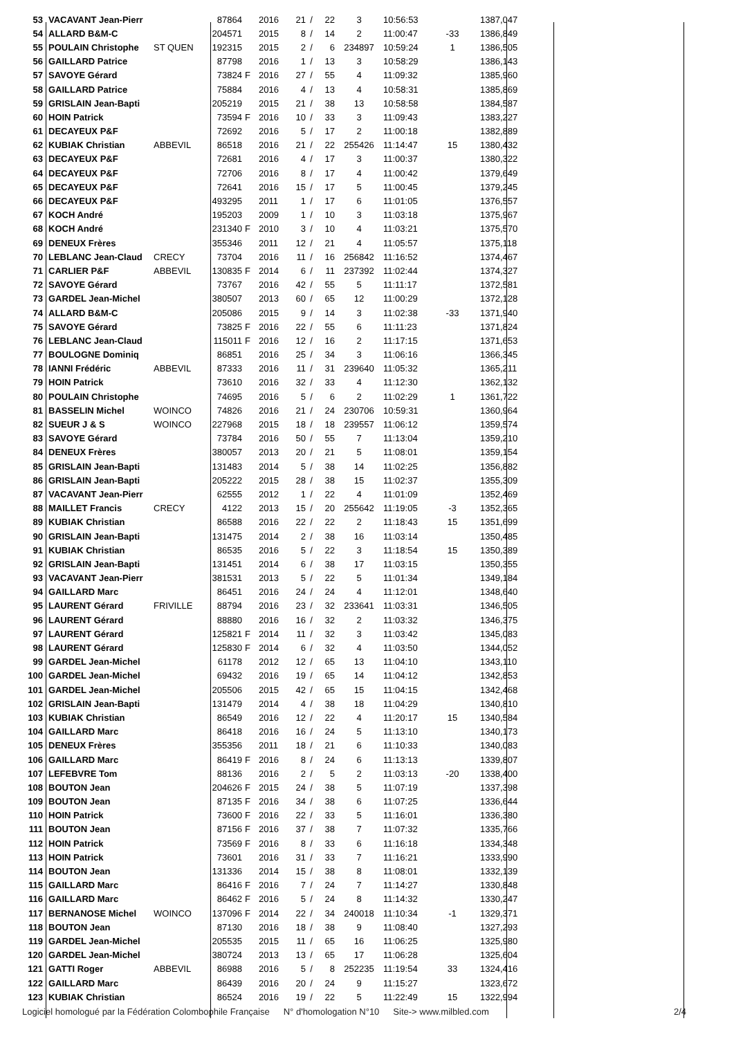| 53 | VACAVANT Jean-Pierr | | 87864 | | 2016 | 21 | / | 22 | 3 | 10:56:53 | | 1387,047 |
| 54 | ALLARD B&M-C | | 204571 | | 2015 | 8 | / | 14 | 2 | 11:00:47 | -33 | 1386,849 |
| 55 | POULAIN Christophe | ST QUEN | 192315 | | 2015 | 2 | / | 6 | 234897 | 10:59:24 | 1 | 1386,505 |
| 56 | GAILLARD Patrice | | 87798 | | 2016 | 1 | / | 13 | 3 | 10:58:29 | | 1386,143 |
| 57 | SAVOYE Gérard | | 73824 | F | 2016 | 27 | / | 55 | 4 | 11:09:32 | | 1385,960 |
| 58 | GAILLARD Patrice | | 75884 | | 2016 | 4 | / | 13 | 4 | 10:58:31 | | 1385,869 |
| 59 | GRISLAIN Jean-Bapti | | 205219 | | 2015 | 21 | / | 38 | 13 | 10:58:58 | | 1384,587 |
| 60 | HOIN Patrick | | 73594 | F | 2016 | 10 | / | 33 | 3 | 11:09:43 | | 1383,227 |
| 61 | DECAYEUX P&F | | 72692 | | 2016 | 5 | / | 17 | 2 | 11:00:18 | | 1382,889 |
| 62 | KUBIAK Christian | ABBEVIL | 86518 | | 2016 | 21 | / | 22 | 255426 | 11:14:47 | 15 | 1380,432 |
| 63 | DECAYEUX P&F | | 72681 | | 2016 | 4 | / | 17 | 3 | 11:00:37 | | 1380,322 |
| 64 | DECAYEUX P&F | | 72706 | | 2016 | 8 | / | 17 | 4 | 11:00:42 | | 1379,649 |
| 65 | DECAYEUX P&F | | 72641 | | 2016 | 15 | / | 17 | 5 | 11:00:45 | | 1379,245 |
| 66 | DECAYEUX P&F | | 493295 | | 2011 | 1 | / | 17 | 6 | 11:01:05 | | 1376,557 |
| 67 | KOCH André | | 195203 | | 2009 | 1 | / | 10 | 3 | 11:03:18 | | 1375,967 |
| 68 | KOCH André | | 231340 | F | 2010 | 3 | / | 10 | 4 | 11:03:21 | | 1375,570 |
| 69 | DENEUX Frères | | 355346 | | 2011 | 12 | / | 21 | 4 | 11:05:57 | | 1375,118 |
| 70 | LEBLANC Jean-Claud | CRECY | 73704 | | 2016 | 11 | / | 16 | 256842 | 11:16:52 | | 1374,467 |
| 71 | CARLIER P&F | ABBEVIL | 130835 | F | 2014 | 6 | / | 11 | 237392 | 11:02:44 | | 1374,327 |
| 72 | SAVOYE Gérard | | 73767 | | 2016 | 42 | / | 55 | 5 | 11:11:17 | | 1372,581 |
| 73 | GARDEL Jean-Michel | | 380507 | | 2013 | 60 | / | 65 | 12 | 11:00:29 | | 1372,128 |
| 74 | ALLARD B&M-C | | 205086 | | 2015 | 9 | / | 14 | 3 | 11:02:38 | -33 | 1371,940 |
| 75 | SAVOYE Gérard | | 73825 | F | 2016 | 22 | / | 55 | 6 | 11:11:23 | | 1371,824 |
| 76 | LEBLANC Jean-Claud | | 115011 | F | 2016 | 12 | / | 16 | 2 | 11:17:15 | | 1371,653 |
| 77 | BOULOGNE Dominiq | | 86851 | | 2016 | 25 | / | 34 | 3 | 11:06:16 | | 1366,345 |
| 78 | IANNI Frédéric | ABBEVIL | 87333 | | 2016 | 11 | / | 31 | 239640 | 11:05:32 | | 1365,211 |
| 79 | HOIN Patrick | | 73610 | | 2016 | 32 | / | 33 | 4 | 11:12:30 | | 1362,132 |
| 80 | POULAIN Christophe | | 74695 | | 2016 | 5 | / | 6 | 2 | 11:02:29 | 1 | 1361,722 |
| 81 | BASSELIN Michel | WOINCO | 74826 | | 2016 | 21 | / | 24 | 230706 | 10:59:31 | | 1360,964 |
| 82 | SUEUR J & S | WOINCO | 227968 | | 2015 | 18 | / | 18 | 239557 | 11:06:12 | | 1359,574 |
| 83 | SAVOYE Gérard | | 73784 | | 2016 | 50 | / | 55 | 7 | 11:13:04 | | 1359,210 |
| 84 | DENEUX Frères | | 380057 | | 2013 | 20 | / | 21 | 5 | 11:08:01 | | 1359,154 |
| 85 | GRISLAIN Jean-Bapti | | 131483 | | 2014 | 5 | / | 38 | 14 | 11:02:25 | | 1356,882 |
| 86 | GRISLAIN Jean-Bapti | | 205222 | | 2015 | 28 | / | 38 | 15 | 11:02:37 | | 1355,309 |
| 87 | VACAVANT Jean-Pierr | | 62555 | | 2012 | 1 | / | 22 | 4 | 11:01:09 | | 1352,469 |
| 88 | MAILLET Francis | CRECY | 4122 | | 2013 | 15 | / | 20 | 255642 | 11:19:05 | -3 | 1352,365 |
| 89 | KUBIAK Christian | | 86588 | | 2016 | 22 | / | 22 | 2 | 11:18:43 | 15 | 1351,699 |
| 90 | GRISLAIN Jean-Bapti | | 131475 | | 2014 | 2 | / | 38 | 16 | 11:03:14 | | 1350,485 |
| 91 | KUBIAK Christian | | 86535 | | 2016 | 5 | / | 22 | 3 | 11:18:54 | 15 | 1350,389 |
| 92 | GRISLAIN Jean-Bapti | | 131451 | | 2014 | 6 | / | 38 | 17 | 11:03:15 | | 1350,355 |
| 93 | VACAVANT Jean-Pierr | | 381531 | | 2013 | 5 | / | 22 | 5 | 11:01:34 | | 1349,184 |
| 94 | GAILLARD Marc | | 86451 | | 2016 | 24 | / | 24 | 4 | 11:12:01 | | 1348,640 |
| 95 | LAURENT Gérard | FRIVILLE | 88794 | | 2016 | 23 | / | 32 | 233641 | 11:03:31 | | 1346,505 |
| 96 | LAURENT Gérard | | 88880 | | 2016 | 16 | / | 32 | 2 | 11:03:32 | | 1346,375 |
| 97 | LAURENT Gérard | | 125821 | F | 2014 | 11 | / | 32 | 3 | 11:03:42 | | 1345,083 |
| 98 | LAURENT Gérard | | 125830 | F | 2014 | 6 | / | 32 | 4 | 11:03:50 | | 1344,052 |
| 99 | GARDEL Jean-Michel | | 61178 | | 2012 | 12 | / | 65 | 13 | 11:04:10 | | 1343,110 |
| 100 | GARDEL Jean-Michel | | 69432 | | 2016 | 19 | / | 65 | 14 | 11:04:12 | | 1342,853 |
| 101 | GARDEL Jean-Michel | | 205506 | | 2015 | 42 | / | 65 | 15 | 11:04:15 | | 1342,468 |
| 102 | GRISLAIN Jean-Bapti | | 131479 | | 2014 | 4 | / | 38 | 18 | 11:04:29 | | 1340,810 |
| 103 | KUBIAK Christian | | 86549 | | 2016 | 12 | / | 22 | 4 | 11:20:17 | 15 | 1340,584 |
| 104 | GAILLARD Marc | | 86418 | | 2016 | 16 | / | 24 | 5 | 11:13:10 | | 1340,173 |
| 105 | DENEUX Frères | | 355356 | | 2011 | 18 | / | 21 | 6 | 11:10:33 | | 1340,083 |
| 106 | GAILLARD Marc | | 86419 | F | 2016 | 8 | / | 24 | 6 | 11:13:13 | | 1339,807 |
| 107 | LEFEBVRE Tom | | 88136 | | 2016 | 2 | / | 5 | 2 | 11:03:13 | -20 | 1338,400 |
| 108 | BOUTON Jean | | 204626 | F | 2015 | 24 | / | 38 | 5 | 11:07:19 | | 1337,398 |
| 109 | BOUTON Jean | | 87135 | F | 2016 | 34 | / | 38 | 6 | 11:07:25 | | 1336,644 |
| 110 | HOIN Patrick | | 73600 | F | 2016 | 22 | / | 33 | 5 | 11:16:01 | | 1336,380 |
| 111 | BOUTON Jean | | 87156 | F | 2016 | 37 | / | 38 | 7 | 11:07:32 | | 1335,766 |
| 112 | HOIN Patrick | | 73569 | F | 2016 | 8 | / | 33 | 6 | 11:16:18 | | 1334,348 |
| 113 | HOIN Patrick | | 73601 | | 2016 | 31 | / | 33 | 7 | 11:16:21 | | 1333,990 |
| 114 | BOUTON Jean | | 131336 | | 2014 | 15 | / | 38 | 8 | 11:08:01 | | 1332,139 |
| 115 | GAILLARD Marc | | 86416 | F | 2016 | 7 | / | 24 | 7 | 11:14:27 | | 1330,848 |
| 116 | GAILLARD Marc | | 86462 | F | 2016 | 5 | / | 24 | 8 | 11:14:32 | | 1330,247 |
| 117 | BERNANOSE Michel | WOINCO | 137096 | F | 2014 | 22 | / | 34 | 240018 | 11:10:34 | -1 | 1329,371 |
| 118 | BOUTON Jean | | 87130 | | 2016 | 18 | / | 38 | 9 | 11:08:40 | | 1327,293 |
| 119 | GARDEL Jean-Michel | | 205535 | | 2015 | 11 | / | 65 | 16 | 11:06:25 | | 1325,980 |
| 120 | GARDEL Jean-Michel | | 380724 | | 2013 | 13 | / | 65 | 17 | 11:06:28 | | 1325,604 |
| 121 | GATTI Roger | ABBEVIL | 86988 | | 2016 | 5 | / | 8 | 252235 | 11:19:54 | 33 | 1324,416 |
| 122 | GAILLARD Marc | | 86439 | | 2016 | 20 | / | 24 | 9 | 11:15:27 | | 1323,672 |
| 123 | KUBIAK Christian | | 86524 | | 2016 | 19 | / | 22 | 5 | 11:22:49 | 15 | 1322,994 |
Logiciel homologué par la Fédération Colombophile Française N° d'homologation N°10 Site-> www.milbled.com 2/4